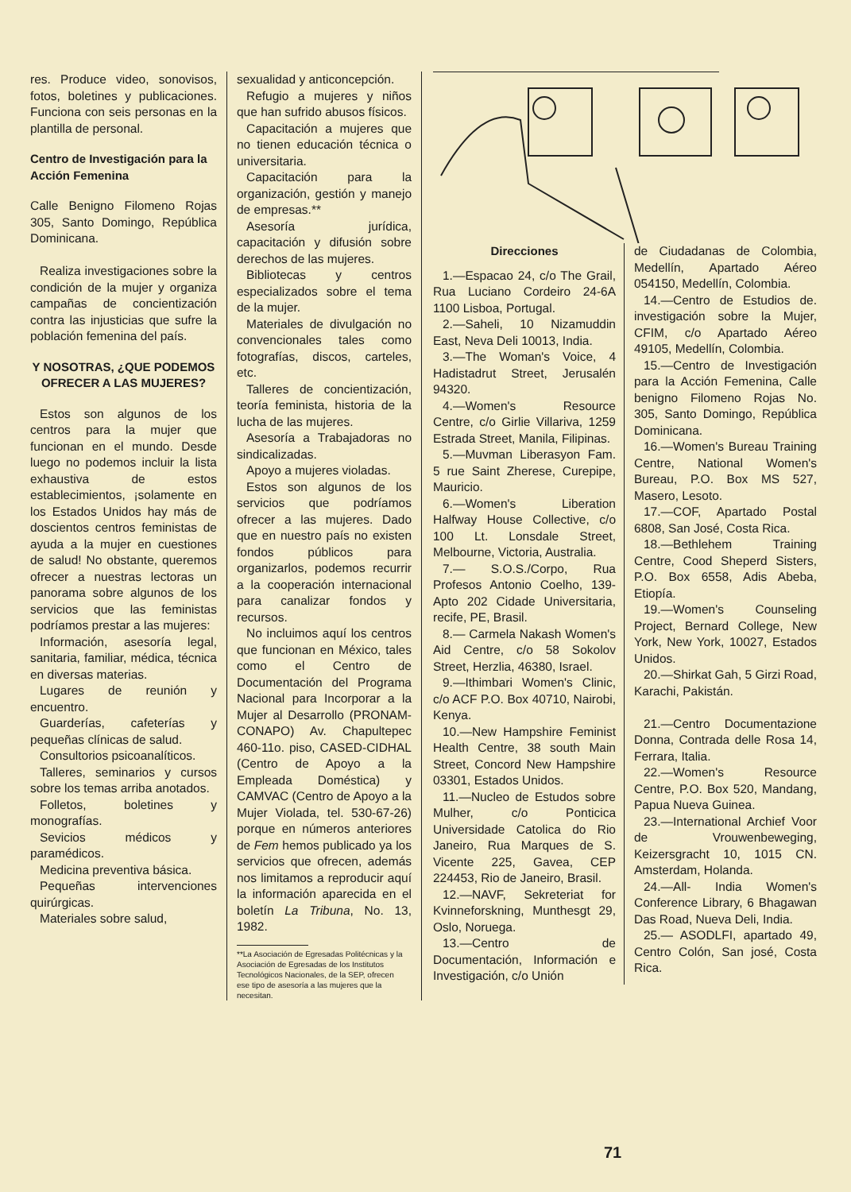res. Produce video, sonovisos, fotos, boletines y publicaciones. Funciona con seis personas en la plantilla de personal.
Centro de Investigación para la Acción Femenina
Calle Benigno Filomeno Rojas 305, Santo Domingo, República Dominicana.
Realiza investigaciones sobre la condición de la mujer y organiza campañas de concientización contra las injusticias que sufre la población femenina del país.
Y NOSOTRAS, ¿QUE PODEMOS OFRECER A LAS MUJERES?
Estos son algunos de los centros para la mujer que funcionan en el mundo. Desde luego no podemos incluir la lista exhaustiva de estos establecimientos, ¡solamente en los Estados Unidos hay más de doscientos centros feministas de ayuda a la mujer en cuestiones de salud! No obstante, queremos ofrecer a nuestras lectoras un panorama sobre algunos de los servicios que las feministas podríamos prestar a las mujeres:
Información, asesoría legal, sanitaria, familiar, médica, técnica en diversas materias.
Lugares de reunión y encuentro.
Guarderías, cafeterías y pequeñas clínicas de salud.
Consultorios psicoanalíticos.
Talleres, seminarios y cursos sobre los temas arriba anotados.
Folletos, boletines y monografías.
Sevicios médicos y paramédicos.
Medicina preventiva básica.
Pequeñas intervenciones quirúrgicas.
Materiales sobre salud,
sexualidad y anticoncepción.
Refugio a mujeres y niños que han sufrido abusos físicos.
Capacitación a mujeres que no tienen educación técnica o universitaria.
Capacitación para la organización, gestión y manejo de empresas.**
Asesoría jurídica, capacitación y difusión sobre derechos de las mujeres.
Bibliotecas y centros especializados sobre el tema de la mujer.
Materiales de divulgación no convencionales tales como fotografías, discos, carteles, etc.
Talleres de concientización, teoría feminista, historia de la lucha de las mujeres.
Asesoría a Trabajadoras no sindicalizadas.
Apoyo a mujeres violadas.
Estos son algunos de los servicios que podríamos ofrecer a las mujeres. Dado que en nuestro país no existen fondos públicos para organizarlos, podemos recurrir a la cooperación internacional para canalizar fondos y recursos.
No incluimos aquí los centros que funcionan en México, tales como el Centro de Documentación del Programa Nacional para Incorporar a la Mujer al Desarrollo (PRONAM-CONAPO) Av. Chapultepec 460-11o. piso, CASED-CIDHAL (Centro de Apoyo a la Empleada Doméstica) y CAMVAC (Centro de Apoyo a la Mujer Violada, tel. 530-67-26) porque en números anteriores de Fem hemos publicado ya los servicios que ofrecen, además nos limitamos a reproducir aquí la información aparecida en el boletín La Tribuna, No. 13, 1982.
**La Asociación de Egresadas Politécnicas y la Asociación de Egresadas de los Institutos Tecnológicos Nacionales, de la SEP, ofrecen ese tipo de asesoría a las mujeres que la necesitan.
Direcciones
1.—Espacao 24, c/o The Grail, Rua Luciano Cordeiro 24-6A 1100 Lisboa, Portugal.
2.—Saheli, 10 Nizamuddin East, Neva Deli 10013, India.
3.—The Woman's Voice, 4 Hadistadrut Street, Jerusalén 94320.
4.—Women's Resource Centre, c/o Girlie Villariva, 1259 Estrada Street, Manila, Filipinas.
5.—Muvman Liberasyon Fam. 5 rue Saint Zherese, Curepipe, Mauricio.
6.—Women's Liberation Halfway House Collective, c/o 100 Lt. Lonsdale Street, Melbourne, Victoria, Australia.
7.— S.O.S./Corpo, Rua Profesos Antonio Coelho, 139-Apto 202 Cidade Universitaria, recife, PE, Brasil.
8.— Carmela Nakash Women's Aid Centre, c/o 58 Sokolov Street, Herzlia, 46380, Israel.
9.—Ithimbari Women's Clinic, c/o ACF P.O. Box 40710, Nairobi, Kenya.
10.—New Hampshire Feminist Health Centre, 38 south Main Street, Concord New Hampshire 03301, Estados Unidos.
11.—Nucleo de Estudos sobre Mulher, c/o Ponticica Universidade Catolica do Rio Janeiro, Rua Marques de S. Vicente 225, Gavea, CEP 224453, Rio de Janeiro, Brasil.
12.—NAVF, Sekreteriat for Kvinneforskning, Munthesgt 29, Oslo, Noruega.
13.—Centro de Documentación, Información e Investigación, c/o Unión
de Ciudadanas de Colombia, Medellín, Apartado Aéreo 054150, Medellín, Colombia.
14.—Centro de Estudios de. investigación sobre la Mujer, CFIM, c/o Apartado Aéreo 49105, Medellín, Colombia.
15.—Centro de Investigación para la Acción Femenina, Calle benigno Filomeno Rojas No. 305, Santo Domingo, República Dominicana.
16.—Women's Bureau Training Centre, National Women's Bureau, P.O. Box MS 527, Masero, Lesoto.
17.—COF, Apartado Postal 6808, San José, Costa Rica.
18.—Bethlehem Training Centre, Cood Sheperd Sisters, P.O. Box 6558, Adis Abeba, Etiopía.
19.—Women's Counseling Project, Bernard College, New York, New York, 10027, Estados Unidos.
20.—Shirkat Gah, 5 Girzi Road, Karachi, Pakistán.
21.—Centro Documentazione Donna, Contrada delle Rosa 14, Ferrara, Italia.
22.—Women's Resource Centre, P.O. Box 520, Mandang, Papua Nueva Guinea.
23.—International Archief Voor de Vrouwenbeweging, Keizersgracht 10, 1015 CN. Amsterdam, Holanda.
24.—All- India Women's Conference Library, 6 Bhagawan Das Road, Nueva Deli, India.
25.— ASODLFI, apartado 49, Centro Colón, San josé, Costa Rica.
71